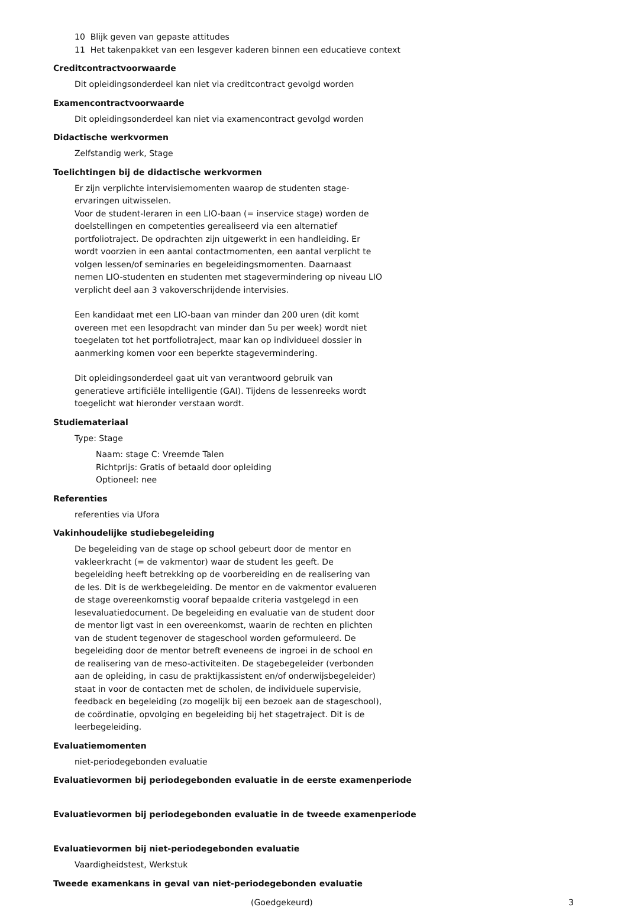10 Blijk geven van gepaste attitudes
11 Het takenpakket van een lesgever kaderen binnen een educatieve context
Creditcontractvoorwaarde
Dit opleidingsonderdeel kan niet via creditcontract gevolgd worden
Examencontractvoorwaarde
Dit opleidingsonderdeel kan niet via examencontract gevolgd worden
Didactische werkvormen
Zelfstandig werk, Stage
Toelichtingen bij de didactische werkvormen
Er zijn verplichte intervisiemomenten waarop de studenten stage-ervaringen uitwisselen.
Voor de student-leraren in een LIO-baan (= inservice stage) worden de doelstellingen en competenties gerealiseerd via een alternatief portfoliotraject. De opdrachten zijn uitgewerkt in een handleiding. Er wordt voorzien in een aantal contactmomenten, een aantal verplicht te volgen lessen/of seminaries en begeleidingsmomenten. Daarnaast nemen LIO-studenten en studenten met stagevermindering op niveau LIO verplicht deel aan 3 vakoverschrijdende intervisies.
Een kandidaat met een LIO-baan van minder dan 200 uren (dit komt overeen met een lesopdracht van minder dan 5u per week) wordt niet toegelaten tot het portfoliotraject, maar kan op individueel dossier in aanmerking komen voor een beperkte stagevermindering.
Dit opleidingsonderdeel gaat uit van verantwoord gebruik van generatieve artificiële intelligentie (GAI). Tijdens de lessenreeks wordt toegelicht wat hieronder verstaan wordt.
Studiemateriaal
Type: Stage
Naam: stage C: Vreemde Talen
Richtprijs: Gratis of betaald door opleiding
Optioneel: nee
Referenties
referenties via Ufora
Vakinhoudelijke studiebegeleiding
De begeleiding van de stage op school gebeurt door de mentor en vakleerkracht (= de vakmentor) waar de student les geeft. De begeleiding heeft betrekking op de voorbereiding en de realisering van de les. Dit is de werkbegeleiding. De mentor en de vakmentor evalueren de stage overeenkomstig vooraf bepaalde criteria vastgelegd in een lesevaluatiedocument. De begeleiding en evaluatie van de student door de mentor ligt vast in een overeenkomst, waarin de rechten en plichten van de student tegenover de stageschool worden geformuleerd. De begeleiding door de mentor betreft eveneens de ingroei in de school en de realisering van de meso-activiteiten. De stagebegeleider (verbonden aan de opleiding, in casu de praktijkassistent en/of onderwijsbegeleider) staat in voor de contacten met de scholen, de individuele supervisie, feedback en begeleiding (zo mogelijk bij een bezoek aan de stageschool), de coördinatie, opvolging en begeleiding bij het stagetraject. Dit is de leerbegeleiding.
Evaluatiemomenten
niet-periodegebonden evaluatie
Evaluatievormen bij periodegebonden evaluatie in de eerste examenperiode
Evaluatievormen bij periodegebonden evaluatie in de tweede examenperiode
Evaluatievormen bij niet-periodegebonden evaluatie
Vaardigheidstest, Werkstuk
Tweede examenkans in geval van niet-periodegebonden evaluatie
(Goedgekeurd) 3